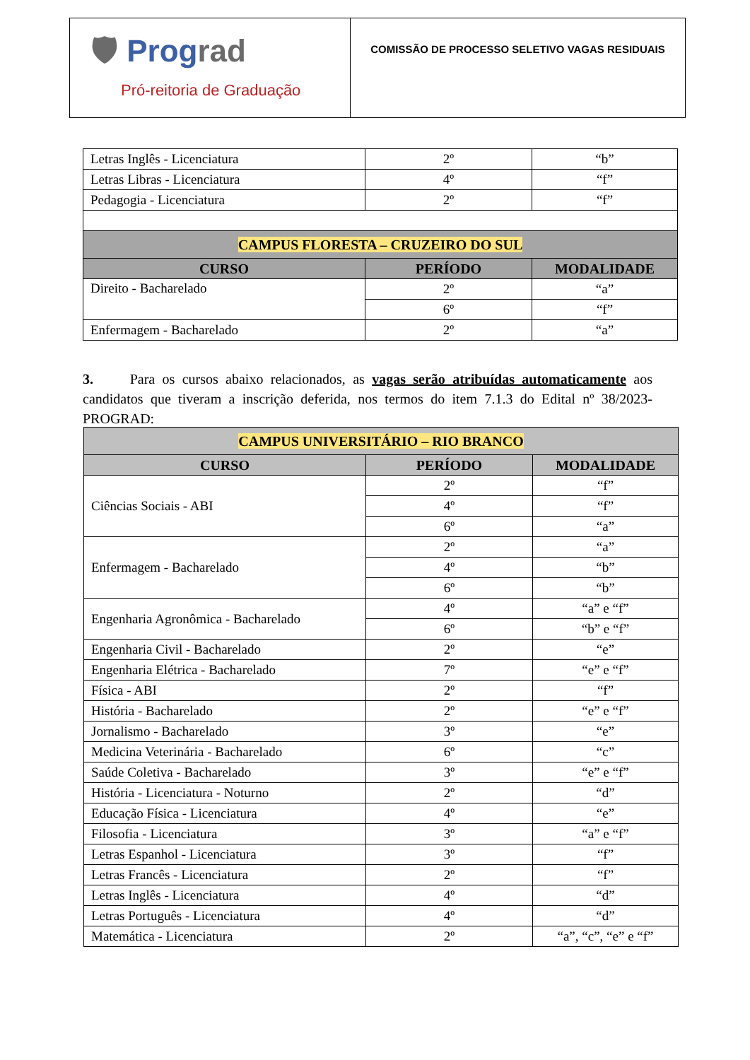🛡 Prograd
Pró-reitoria de Graduação
COMISSÃO DE PROCESSO SELETIVO VAGAS RESIDUAIS
| Letras Inglês - Licenciatura | 2º | “b” |
| Letras Libras - Licenciatura | 4º | “f” |
| Pedagogia - Licenciatura | 2º | “f” |
| CAMPUS FLORESTA – CRUZEIRO DO SUL | | |
| CURSO | PERÍODO | MODALIDADE |
| Direito - Bacharelado | 2º | “a” |
| | 6º | “f” |
| Enfermagem - Bacharelado | 2º | “a” |
3. Para os cursos abaixo relacionados, as vagas serão atribuídas automaticamente aos candidatos que tiveram a inscrição deferida, nos termos do item 7.1.3 do Edital nº 38/2023-PROGRAD:
| CAMPUS UNIVERSITÁRIO – RIO BRANCO | | |
| --- | --- | --- |
| CURSO | PERÍODO | MODALIDADE |
| Ciências Sociais - ABI | 2º | “f” |
| | 4º | “f” |
| | 6º | “a” |
| Enfermagem - Bacharelado | 2º | “a” |
| | 4º | “b” |
| | 6º | “b” |
| Engenharia Agronômica - Bacharelado | 4º | “a” e “f” |
| | 6º | “b” e “f” |
| Engenharia Civil - Bacharelado | 2º | “e” |
| Engenharia Elétrica - Bacharelado | 7º | “e” e “f” |
| Física - ABI | 2º | “f” |
| História - Bacharelado | 2º | “e” e “f” |
| Jornalismo - Bacharelado | 3º | “e” |
| Medicina Veterinária - Bacharelado | 6º | “c” |
| Saúde Coletiva - Bacharelado | 3º | “e” e “f” |
| História - Licenciatura - Noturno | 2º | “d” |
| Educação Física - Licenciatura | 4º | “e” |
| Filosofia - Licenciatura | 3º | “a” e “f” |
| Letras Espanhol - Licenciatura | 3º | “f” |
| Letras Francês - Licenciatura | 2º | “f” |
| Letras Inglês - Licenciatura | 4º | “d” |
| Letras Português - Licenciatura | 4º | “d” |
| Matemática - Licenciatura | 2º | “a”, “c”, “e” e “f” |